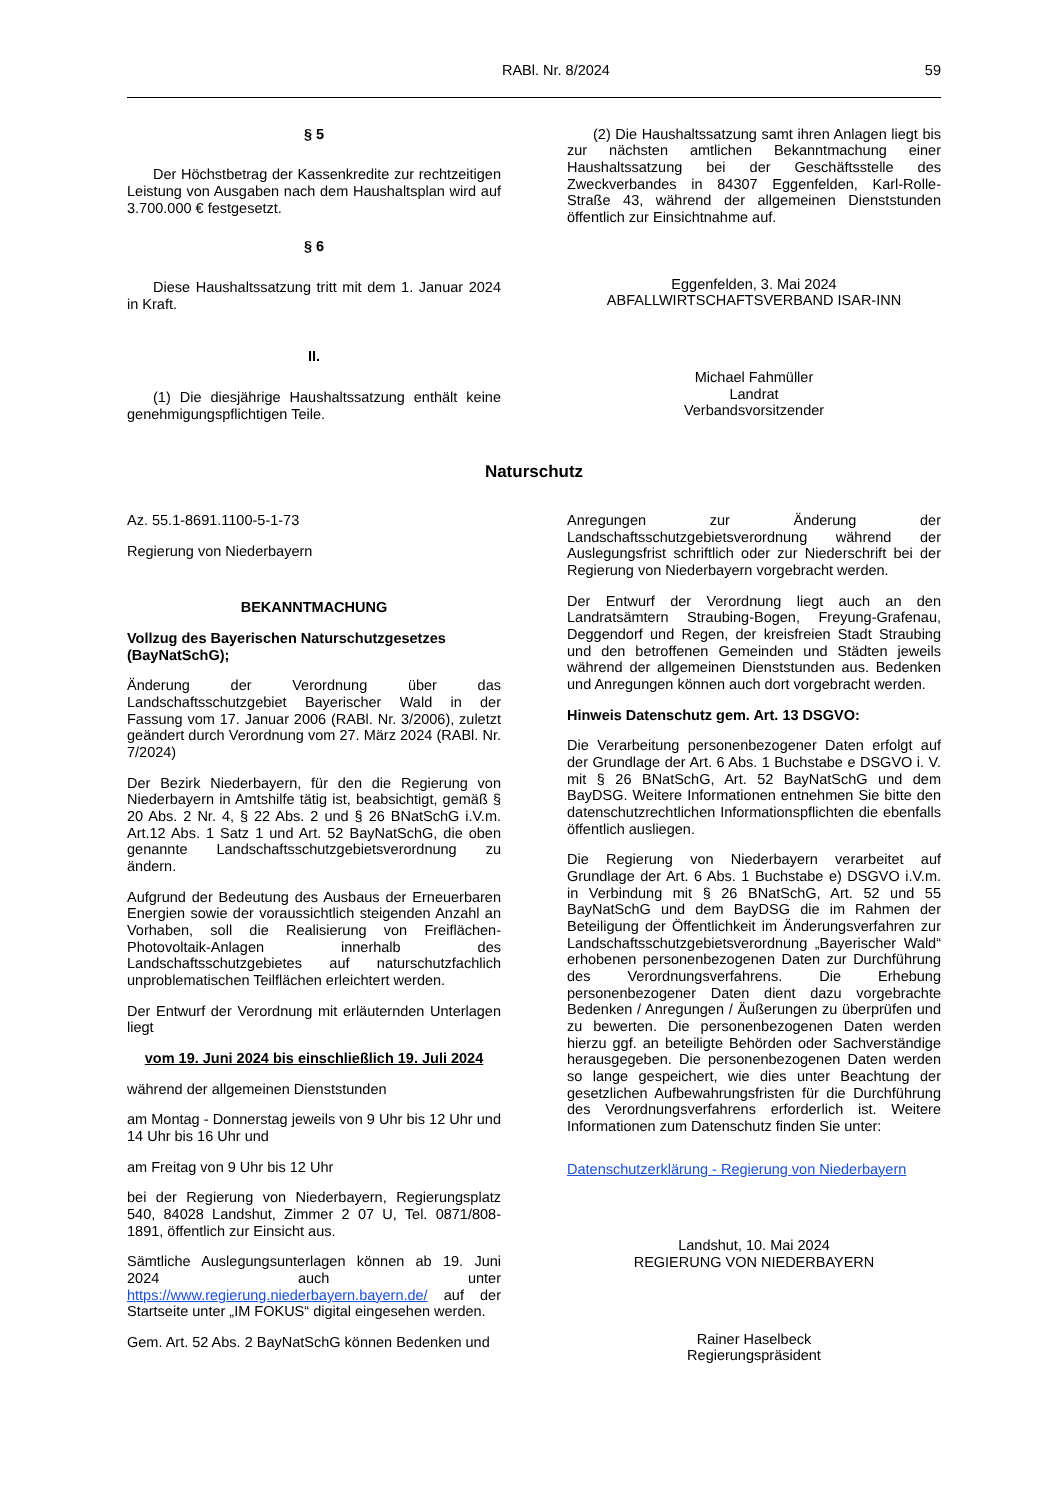RABl. Nr. 8/2024 59
§ 5
Der Höchstbetrag der Kassenkredite zur rechtzeitigen Leistung von Ausgaben nach dem Haushaltsplan wird auf 3.700.000 € festgesetzt.
§ 6
Diese Haushaltssatzung tritt mit dem 1. Januar 2024 in Kraft.
II.
(1) Die diesjährige Haushaltssatzung enthält keine genehmigungspflichtigen Teile.
(2) Die Haushaltssatzung samt ihren Anlagen liegt bis zur nächsten amtlichen Bekanntmachung einer Haushaltssatzung bei der Geschäftsstelle des Zweckverbandes in 84307 Eggenfelden, Karl-Rolle-Straße 43, während der allgemeinen Dienststunden öffentlich zur Einsichtnahme auf.
Eggenfelden, 3. Mai 2024
ABFALLWIRTSCHAFTSVERBAND ISAR-INN
Michael Fahmüller
Landrat
Verbandsvorsitzender
Naturschutz
Az. 55.1-8691.1100-5-1-73
Regierung von Niederbayern
BEKANNTMACHUNG
Vollzug des Bayerischen Naturschutzgesetzes (BayNatSchG);
Änderung der Verordnung über das Landschaftsschutzgebiet Bayerischer Wald in der Fassung vom 17. Januar 2006 (RABl. Nr. 3/2006), zuletzt geändert durch Verordnung vom 27. März 2024 (RABl. Nr. 7/2024)
Der Bezirk Niederbayern, für den die Regierung von Niederbayern in Amtshilfe tätig ist, beabsichtigt, gemäß § 20 Abs. 2 Nr. 4, § 22 Abs. 2 und § 26 BNatSchG i.V.m. Art.12 Abs. 1 Satz 1 und Art. 52 BayNatSchG, die oben genannte Landschaftsschutzgebietsverordnung zu ändern.
Aufgrund der Bedeutung des Ausbaus der Erneuerbaren Energien sowie der voraussichtlich steigenden Anzahl an Vorhaben, soll die Realisierung von Freiflächen-Photovoltaik-Anlagen innerhalb des Landschaftsschutzgebietes auf naturschutzfachlich unproblematischen Teilflächen erleichtert werden.
Der Entwurf der Verordnung mit erläuternden Unterlagen liegt
vom 19. Juni 2024 bis einschließlich 19. Juli 2024
während der allgemeinen Dienststunden
am Montag - Donnerstag jeweils von 9 Uhr bis 12 Uhr und 14 Uhr bis 16 Uhr und
am Freitag von 9 Uhr bis 12 Uhr
bei der Regierung von Niederbayern, Regierungsplatz 540, 84028 Landshut, Zimmer 2 07 U, Tel. 0871/808-1891, öffentlich zur Einsicht aus.
Sämtliche Auslegungsunterlagen können ab 19. Juni 2024 auch unter https://www.regierung.niederbayern.bayern.de/ auf der Startseite unter „IM FOKUS“ digital eingesehen werden.
Gem. Art. 52 Abs. 2 BayNatSchG können Bedenken und
Anregungen zur Änderung der Landschaftsschutzgebietsverordnung während der Auslegungsfrist schriftlich oder zur Niederschrift bei der Regierung von Niederbayern vorgebracht werden.
Der Entwurf der Verordnung liegt auch an den Landratsämtern Straubing-Bogen, Freyung-Grafenau, Deggendorf und Regen, der kreisfreien Stadt Straubing und den betroffenen Gemeinden und Städten jeweils während der allgemeinen Dienststunden aus. Bedenken und Anregungen können auch dort vorgebracht werden.
Hinweis Datenschutz gem. Art. 13 DSGVO:
Die Verarbeitung personenbezogener Daten erfolgt auf der Grundlage der Art. 6 Abs. 1 Buchstabe e DSGVO i. V. mit § 26 BNatSchG, Art. 52 BayNatSchG und dem BayDSG. Weitere Informationen entnehmen Sie bitte den datenschutzrechtlichen Informationspflichten die ebenfalls öffentlich ausliegen.
Die Regierung von Niederbayern verarbeitet auf Grundlage der Art. 6 Abs. 1 Buchstabe e) DSGVO i.V.m. in Verbindung mit § 26 BNatSchG, Art. 52 und 55 BayNatSchG und dem BayDSG die im Rahmen der Beteiligung der Öffentlichkeit im Änderungsverfahren zur Landschaftsschutzgebietsverordnung „Bayerischer Wald“ erhobenen personenbezogenen Daten zur Durchführung des Verordnungsverfahrens. Die Erhebung personenbezogener Daten dient dazu vorgebrachte Bedenken / Anregungen / Äußerungen zu überprüfen und zu bewerten. Die personenbezogenen Daten werden hierzu ggf. an beteiligte Behörden oder Sachverständige herausgegeben. Die personenbezogenen Daten werden so lange gespeichert, wie dies unter Beachtung der gesetzlichen Aufbewahrungsfristen für die Durchführung des Verordnungsverfahrens erforderlich ist. Weitere Informationen zum Datenschutz finden Sie unter:
Datenschutzerklärung - Regierung von Niederbayern
Landshut, 10. Mai 2024
REGIERUNG VON NIEDERBAYERN
Rainer Haselbeck
Regierungspräsident